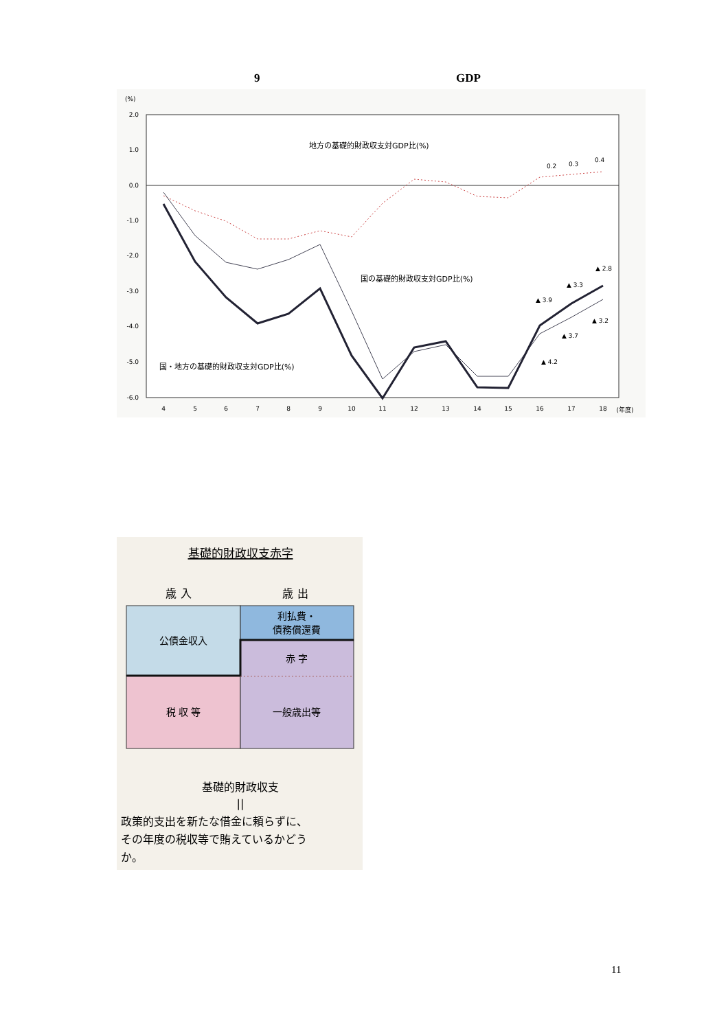9 GDP
(%)
2.0
1.0
0.0
-1.0
-2.0
-3.0
-4.0
-5.0
-6.0
4
5
6
7
8
9
10
11
12
13
14
15
16
17
18
(年度)
地方の基礎的財政収支対GDP比(%)
国の基礎的財政収支対GDP比(%)
国・地方の基礎的財政収支対GDP比(%)
0.2
0.3
0.4
▲ 2.8
▲ 3.3
▲ 3.9
▲ 3.2
▲ 3.7
▲ 4.2
基礎的財政収支赤字
歳 入
歳 出
利払費・
債務償還費
公債金収入
赤 字
税 収 等
一般歳出等
基礎的財政収支
||
政策的支出を新たな借金に頼らずに、
その年度の税収等で賄えているかどう
か。
11